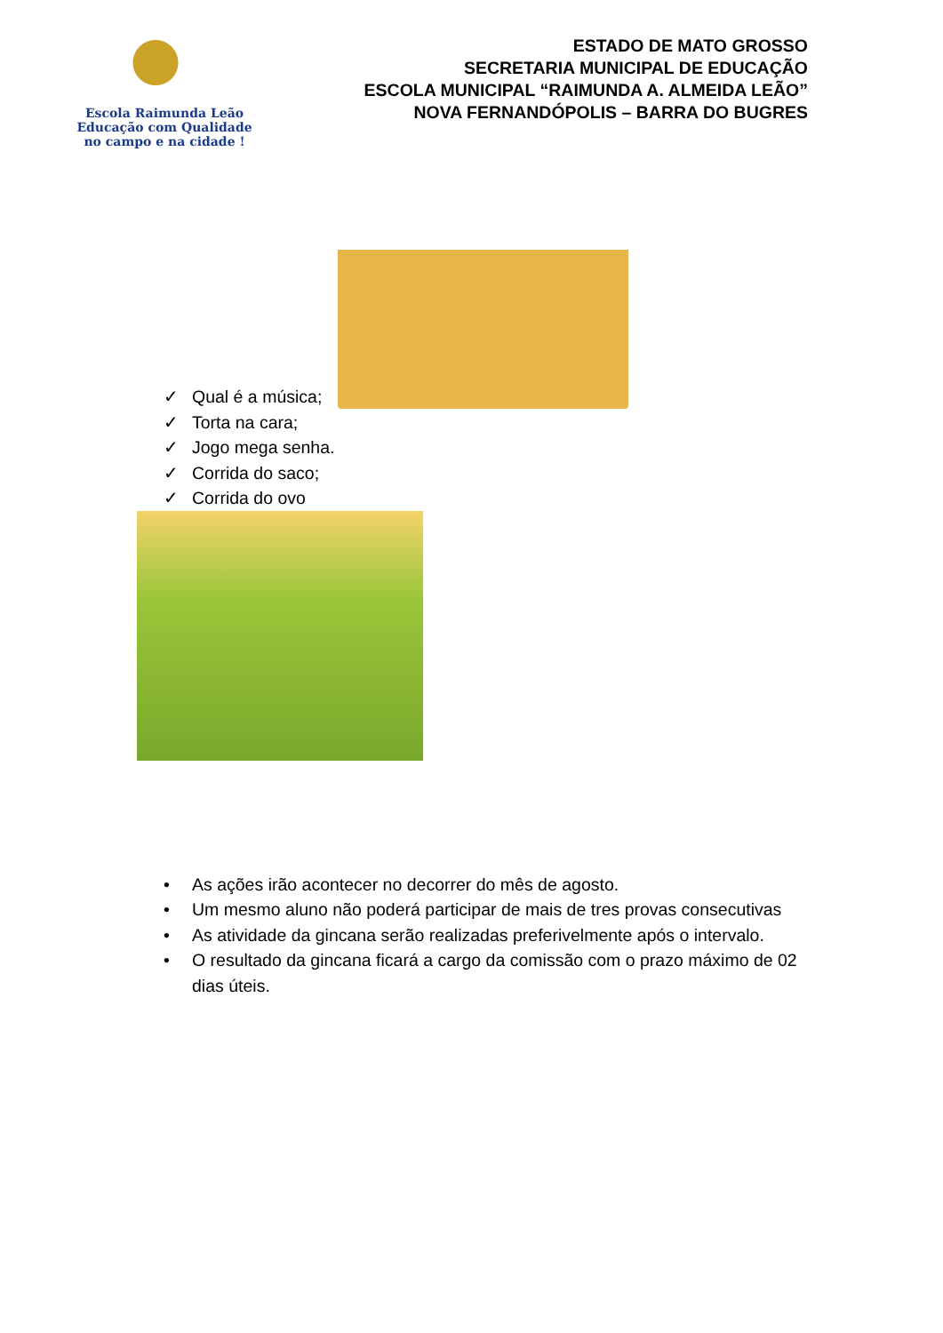Escola Raimunda Leão
Educação com Qualidade
no campo e na cidade !
ESTADO DE MATO GROSSO
SECRETARIA MUNICIPAL DE EDUCAÇÃO
ESCOLA MUNICIPAL “RAIMUNDA A. ALMEIDA LEÃO”
NOVA FERNANDÓPOLIS – BARRA DO BUGRES
✓ Qual é a música;
✓ Torta na cara;
✓ Jogo mega senha.
✓ Corrida do saco;
✓ Corrida do ovo
• As ações irão acontecer no decorrer do mês de agosto.
• Um mesmo aluno não poderá participar de mais de tres provas consecutivas
• As atividade da gincana serão realizadas preferivelmente após o intervalo.
• O resultado da gincana ficará a cargo da comissão com o prazo máximo de 02 dias úteis.